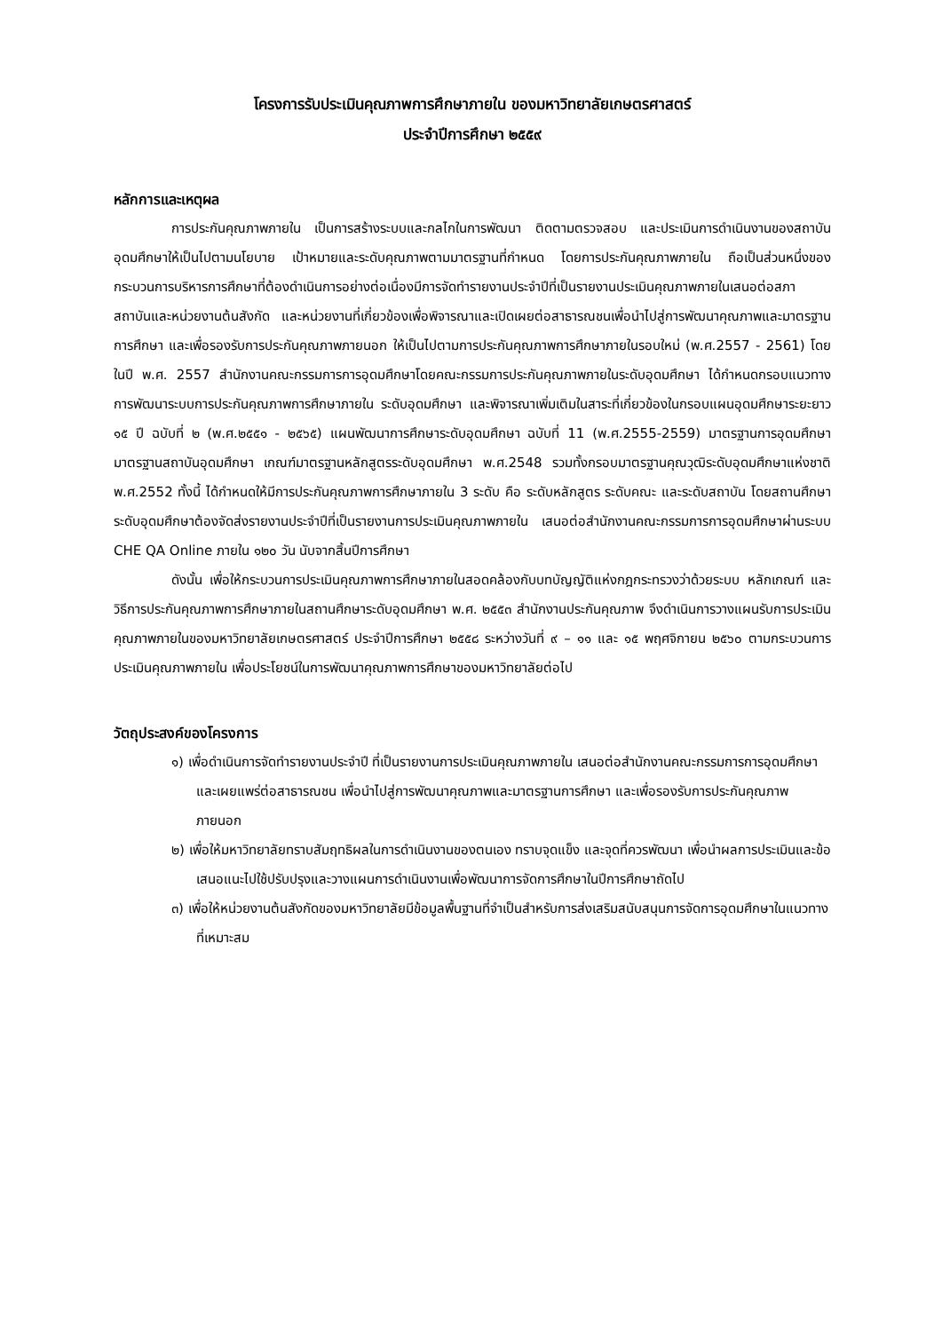โครงการรับประเมินคุณภาพการศึกษาภายใน ของมหาวิทยาลัยเกษตรศาสตร์
ประจำปีการศึกษา ๒๕๕๙
หลักการและเหตุผล
การประกันคุณภาพภายใน เป็นการสร้างระบบและกลไกในการพัฒนา ติดตามตรวจสอบ และประเมินการดำเนินงานของสถาบันอุดมศึกษาให้เป็นไปตามนโยบาย เป้าหมายและระดับคุณภาพตามมาตรฐานที่กำหนด โดยการประกันคุณภาพภายใน ถือเป็นส่วนหนึ่งของกระบวนการบริหารการศึกษาที่ต้องดำเนินการอย่างต่อเนื่องมีการจัดทำรายงานประจำปีที่เป็นรายงานประเมินคุณภาพภายในเสนอต่อสภาสถาบันและหน่วยงานต้นสังกัด และหน่วยงานที่เกี่ยวข้องเพื่อพิจารณาและเปิดเผยต่อสาธารณชนเพื่อนำไปสู่การพัฒนาคุณภาพและมาตรฐานการศึกษา และเพื่อรองรับการประกันคุณภาพภายนอก ให้เป็นไปตามการประกันคุณภาพการศึกษาภายในรอบใหม่ (พ.ศ.2557 - 2561) โดยในปี พ.ศ. 2557 สำนักงานคณะกรรมการการอุดมศึกษาโดยคณะกรรมการประกันคุณภาพภายในระดับอุดมศึกษา ได้กำหนดกรอบแนวทางการพัฒนาระบบการประกันคุณภาพการศึกษาภายใน ระดับอุดมศึกษา และพิจารณาเพิ่มเติมในสาระที่เกี่ยวข้องในกรอบแผนอุดมศึกษาระยะยาว ๑๕ ปี ฉบับที่ ๒ (พ.ศ.๒๕๕๑ - ๒๕๖๕) แผนพัฒนาการศึกษาระดับอุดมศึกษา ฉบับที่ 11 (พ.ศ.2555-2559) มาตรฐานการอุดมศึกษา มาตรฐานสถาบันอุดมศึกษา เกณฑ์มาตรฐานหลักสูตรระดับอุดมศึกษา พ.ศ.2548 รวมทั้งกรอบมาตรฐานคุณวุฒิระดับอุดมศึกษาแห่งชาติ พ.ศ.2552 ทั้งนี้ ได้กำหนดให้มีการประกันคุณภาพการศึกษาภายใน 3 ระดับ คือ ระดับหลักสูตร ระดับคณะ และระดับสถาบัน โดยสถานศึกษาระดับอุดมศึกษาต้องจัดส่งรายงานประจำปีที่เป็นรายงานการประเมินคุณภาพภายใน เสนอต่อสำนักงานคณะกรรมการการอุดมศึกษาผ่านระบบ CHE QA Online ภายใน ๑๒๐ วัน นับจากสิ้นปีการศึกษา
ดังนั้น เพื่อให้กระบวนการประเมินคุณภาพการศึกษาภายในสอดคล้องกับบทบัญญัติแห่งกฎกระทรวงว่าด้วยระบบ หลักเกณฑ์ และวิธีการประกันคุณภาพการศึกษาภายในสถานศึกษาระดับอุดมศึกษา พ.ศ. ๒๕๕๓ สำนักงานประกันคุณภาพ จึงดำเนินการวางแผนรับการประเมินคุณภาพภายในของมหาวิทยาลัยเกษตรศาสตร์ ประจำปีการศึกษา ๒๕๕๘ ระหว่างวันที่ ๙ – ๑๑ และ ๑๕ พฤศจิกายน ๒๕๖๐ ตามกระบวนการประเมินคุณภาพภายใน เพื่อประโยชน์ในการพัฒนาคุณภาพการศึกษาของมหาวิทยาลัยต่อไป
วัตถุประสงค์ของโครงการ
๑) เพื่อดำเนินการจัดทำรายงานประจำปี ที่เป็นรายงานการประเมินคุณภาพภายใน เสนอต่อสำนักงานคณะกรรมการการอุดมศึกษา และเผยแพร่ต่อสาธารณชน เพื่อนำไปสู่การพัฒนาคุณภาพและมาตรฐานการศึกษา และเพื่อรองรับการประกันคุณภาพภายนอก
๒) เพื่อให้มหาวิทยาลัยทราบสัมฤทธิผลในการดำเนินงานของตนเอง ทราบจุดแข็ง และจุดที่ควรพัฒนา เพื่อนำผลการประเมินและข้อเสนอแนะไปใช้ปรับปรุงและวางแผนการดำเนินงานเพื่อพัฒนาการจัดการศึกษาในปีการศึกษาถัดไป
๓) เพื่อให้หน่วยงานต้นสังกัดของมหาวิทยาลัยมีข้อมูลพื้นฐานที่จำเป็นสำหรับการส่งเสริมสนับสนุนการจัดการอุดมศึกษาในแนวทางที่เหมาะสม